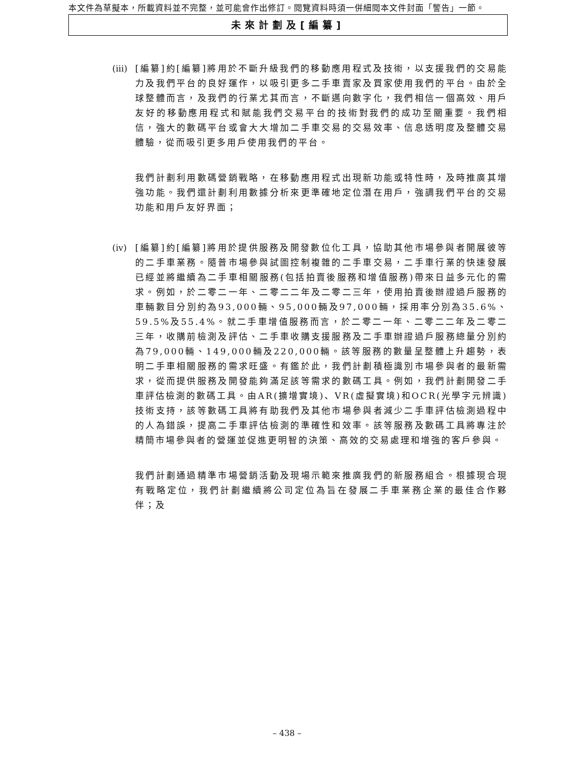本文件為草擬本，所載資料並不完整，並可能會作出修訂。閱覽資料時須一併細閱本文件封面「警告」一節。
未來計劃及[編纂]
(iii)
[編纂]約[編纂]將用於不斷升級我們的移動應用程式及技術，以支援我們的交易能力及我們平台的良好運作，以吸引更多二手車賣家及買家使用我們的平台。由於全球整體而言，及我們的行業尤其而言，不斷邁向數字化，我們相信一個高效、用戶友好的移動應用程式和賦能我們交易平台的技術對我們的成功至關重要。我們相信，強大的數碼平台或會大大增加二手車交易的交易效率、信息透明度及整體交易體驗，從而吸引更多用戶使用我們的平台。
我們計劃利用數碼營銷戰略，在移動應用程式出現新功能或特性時，及時推廣其增強功能。我們還計劃利用數據分析來更準確地定位潛在用戶，強調我們平台的交易功能和用戶友好界面；
(iv)
[編纂]約[編纂]將用於提供服務及開發數位化工具，協助其他市場參與者開展彼等的二手車業務。隨普市場參與試圖控制複雜的二手車交易，二手車行業的快速發展已經並將繼續為二手車相關服務(包括拍賣後服務和增值服務)帶來日益多元化的需求。例如，於二零二一年、二零二二年及二零二三年，使用拍賣後辦證過戶服務的車輛數目分別約為93,000輛、95,000輛及97,000輛，採用率分別為35.6%、59.5%及55.4%。就二手車增值服務而言，於二零二一年、二零二二年及二零二三年，收購前檢測及評估、二手車收購支援服務及二手車辦證過戶服務總量分別約為79,000輛、149,000輛及220,000輛。該等服務的數量呈整體上升趨勢，表明二手車相關服務的需求旺盛。有鑑於此，我們計劃積極識別市場參與者的最新需求，從而提供服務及開發能夠滿足該等需求的數碼工具。例如，我們計劃開發二手車評估檢測的數碼工具。由AR(擴增實境)、VR(虛擬實境)和OCR(光學字元辨識)技術支持，該等數碼工具將有助我們及其他市場參與者減少二手車評估檢測過程中的人為錯誤，提高二手車評估檢測的準確性和效率。該等服務及數碼工具將專注於精簡市場參與者的營運並促進更明智的決策、高效的交易處理和增強的客戶參與。
我們計劃通過精準市場營銷活動及現場示範來推廣我們的新服務組合。根據現合現有戰略定位，我們計劃繼續將公司定位為旨在發展二手車業務企業的最佳合作夥伴；及
– 438 –